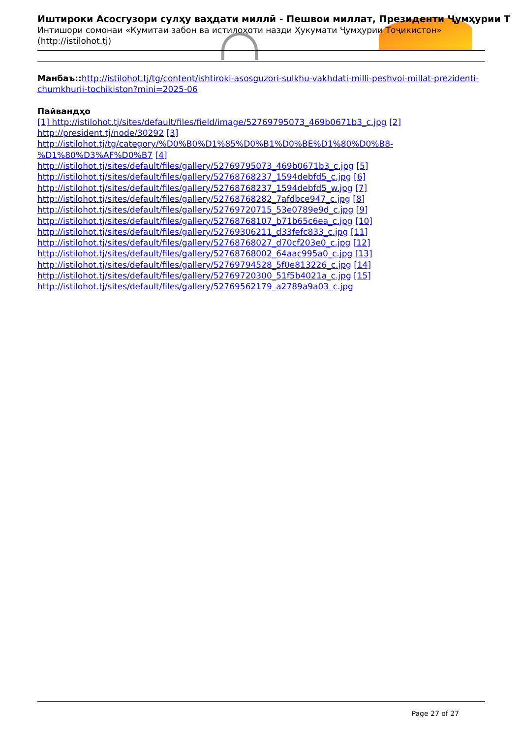Иштироки Асосгузори сулҳу ваҳдати миллӣ - Пешвои миллат, Президенти Ҷумҳурии Т
Интишори сомонаи «Кумитаи забон ва истилоҳоти назди Ҳукумати Ҷумҳурии Тоҷикистон»
(http://istilohot.tj)
Манбаъ:: http://istilohot.tj/tg/content/ishtiroki-asosguzori-sulkhu-vakhdati-milli-peshvoi-millat-prezidenti-chumkhurii-tochikiston?mini=2025-06
Пайвандҳо
[1] http://istilohot.tj/sites/default/files/field/image/52769795073_469b0671b3_c.jpg [2] http://president.tj/node/30292 [3] http://istilohot.tj/tg/category/%D0%B0%D1%85%D0%B1%D0%BE%D1%80%D0%B8-%D1%80%D3%AF%D0%B7 [4]
http://istilohot.tj/sites/default/files/gallery/52769795073_469b0671b3_c.jpg [5]
http://istilohot.tj/sites/default/files/gallery/52768768237_1594debfd5_c.jpg [6]
http://istilohot.tj/sites/default/files/gallery/52768768237_1594debfd5_w.jpg [7]
http://istilohot.tj/sites/default/files/gallery/52768768282_7afdbce947_c.jpg [8]
http://istilohot.tj/sites/default/files/gallery/52769720715_53e0789e9d_c.jpg [9]
http://istilohot.tj/sites/default/files/gallery/52768768107_b71b65c6ea_c.jpg [10]
http://istilohot.tj/sites/default/files/gallery/52769306211_d33fefc833_c.jpg [11]
http://istilohot.tj/sites/default/files/gallery/52768768027_d70cf203e0_c.jpg [12]
http://istilohot.tj/sites/default/files/gallery/52768768002_64aac995a0_c.jpg [13]
http://istilohot.tj/sites/default/files/gallery/52769794528_5f0e813226_c.jpg [14]
http://istilohot.tj/sites/default/files/gallery/52769720300_51f5b4021a_c.jpg [15]
http://istilohot.tj/sites/default/files/gallery/52769562179_a2789a9a03_c.jpg
Page 27 of 27